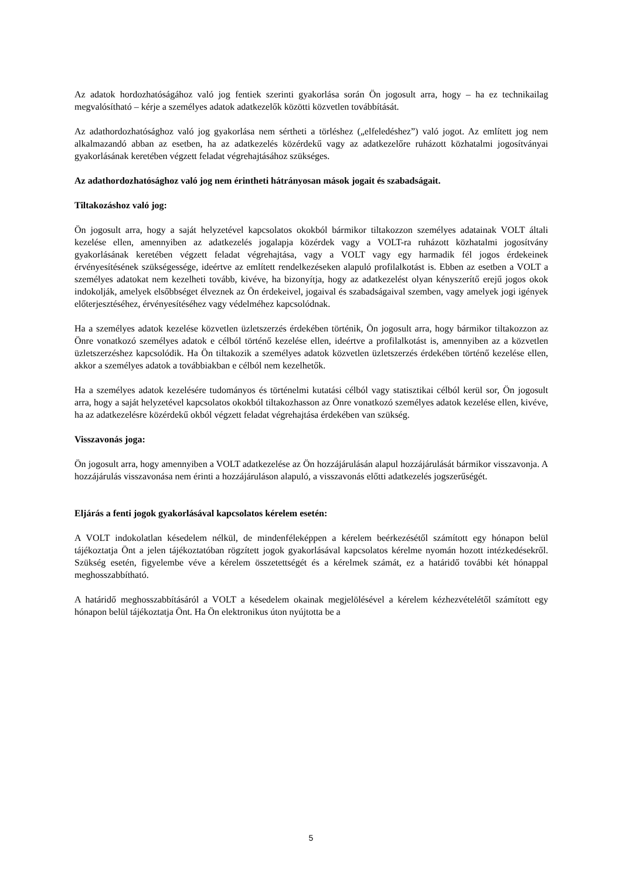Az adatok hordozhatóságához való jog fentiek szerinti gyakorlása során Ön jogosult arra, hogy – ha ez technikailag megvalósítható – kérje a személyes adatok adatkezelők közötti közvetlen továbbítását.
Az adathordozhatósághoz való jog gyakorlása nem sértheti a törléshez („elfeledéshez”) való jogot. Az említett jog nem alkalmazandó abban az esetben, ha az adatkezelés közérdekű vagy az adatkezelőre ruházott közhatalmi jogosítványai gyakorlásának keretében végzett feladat végrehajtásához szükséges.
Az adathordozhatósághoz való jog nem érintheti hátrányosan mások jogait és szabadságait.
Tiltakozáshoz való jog:
Ön jogosult arra, hogy a saját helyzetével kapcsolatos okokból bármikor tiltakozzon személyes adatainak VOLT általi kezelése ellen, amennyiben az adatkezelés jogalapja közérdek vagy a VOLT-ra ruházott közhatalmi jogosítvány gyakorlásának keretében végzett feladat végrehajtása, vagy a VOLT vagy egy harmadik fél jogos érdekeinek érvényesítésének szükségessége, ideértve az említett rendelkezéseken alapuló profilalkotást is. Ebben az esetben a VOLT a személyes adatokat nem kezelheti tovább, kivéve, ha bizonyítja, hogy az adatkezelést olyan kényszerítő erejű jogos okok indokolják, amelyek elsőbbséget élveznek az Ön érdekeivel, jogaival és szabadságaival szemben, vagy amelyek jogi igények előterjesztéséhez, érvényesítéséhez vagy védelméhez kapcsolódnak.
Ha a személyes adatok kezelése közvetlen üzletszerzés érdekében történik, Ön jogosult arra, hogy bármikor tiltakozzon az Önre vonatkozó személyes adatok e célból történő kezelése ellen, ideértve a profilalkotást is, amennyiben az a közvetlen üzletszerzéshez kapcsolódik. Ha Ön tiltakozik a személyes adatok közvetlen üzletszerzés érdekében történő kezelése ellen, akkor a személyes adatok a továbbiakban e célból nem kezelhetők.
Ha a személyes adatok kezelésére tudományos és történelmi kutatási célból vagy statisztikai célból kerül sor, Ön jogosult arra, hogy a saját helyzetével kapcsolatos okokból tiltakozhasson az Önre vonatkozó személyes adatok kezelése ellen, kivéve, ha az adatkezelésre közérdekű okból végzett feladat végrehajtása érdekében van szükség.
Visszavonás joga:
Ön jogosult arra, hogy amennyiben a VOLT adatkezelése az Ön hozzájárulásán alapul hozzájárulását bármikor visszavonja. A hozzájárulás visszavonása nem érinti a hozzájáruláson alapuló, a visszavonás előtti adatkezelés jogszerűségét.
Eljárás a fenti jogok gyakorlásával kapcsolatos kérelem esetén:
A VOLT indokolatlan késedelem nélkül, de mindenféleképpen a kérelem beérkezésétől számított egy hónapon belül tájékoztatja Önt a jelen tájékoztatóban rögzített jogok gyakorlásával kapcsolatos kérelme nyomán hozott intézkedésekről. Szükség esetén, figyelembe véve a kérelem összetettségét és a kérelmek számát, ez a határidő további két hónappal meghosszabbítható.
A határidő meghosszabbításáról a VOLT a késedelem okainak megjelölésével a kérelem kézhezvételétől számított egy hónapon belül tájékoztatja Önt. Ha Ön elektronikus úton nyújtotta be a
5